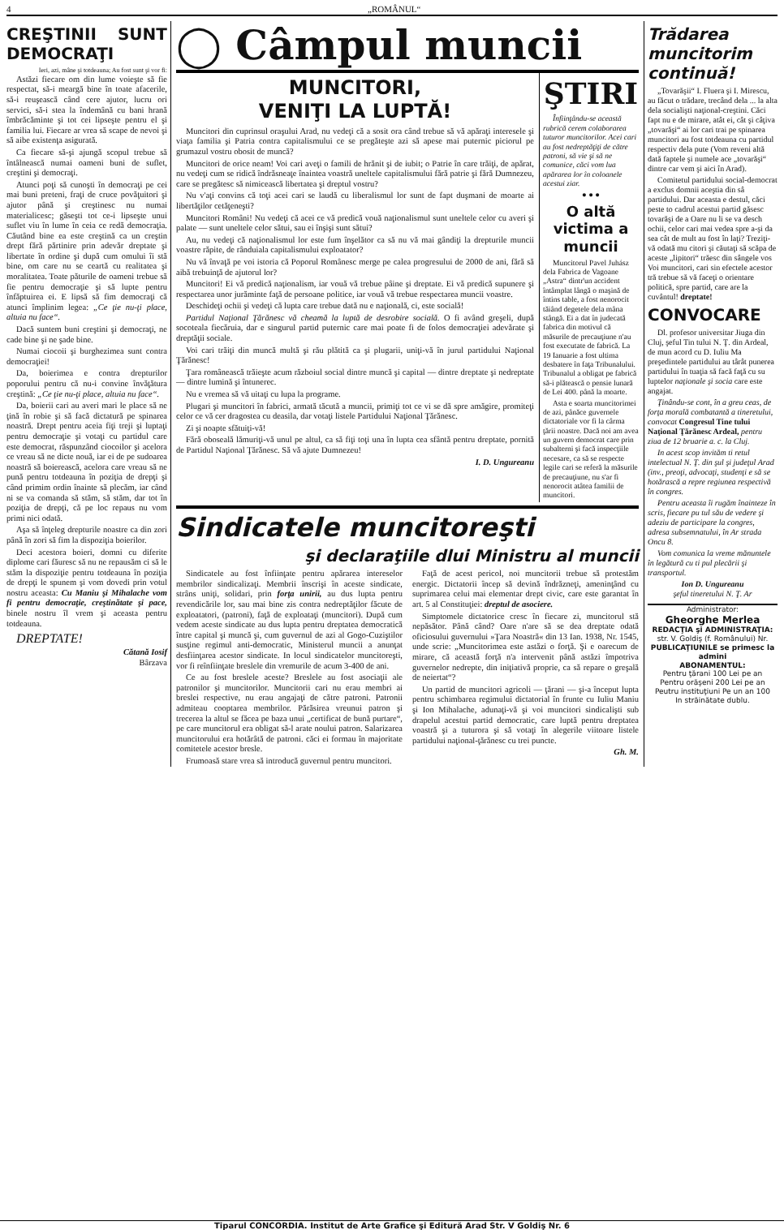4 „ROMÂNUL“
CREŞTINII SUNT DEMOCRAŢI
Ieri, azi, mâne şi totdeauna; Au fost sunt şi vor fi:
Astăzi fiecare om din lume voieşte să fie respectat, să-i meargă bine în toate afacerile, să-i reuşească când cere ajutor, lucru ori servici, să-i stea la îndemână cu bani hrană îmbrăcăminte şi tot cei lipseşte pentru el şi familia lui. Fiecare ar vrea să scape de nevoi şi să aibe existenţa asigurată.
Ca fiecare să-şi ajungă scopul trebue să întâlnească numai oameni buni de suflet, creştini şi democraţi.
Atunci poţi să cunoşti în democraţi pe cei mai buni preteni, fraţi de cruce povăţuitori şi ajutor până şi creştinesc nu numai materialicesc; găseşti tot ce-i lipseşte unui suflet viu în lume în ceia ce redă democraţia. Căutând bine ea este creştină ca un creştin drept fără părtinire prin adevăr dreptate şi libertate în ordine şi după cum omului îi stă bine, om care nu se ceartă cu realitatea şi moralitatea. Toate păturile de oameni trebue să fie pentru democraţie şi să lupte pentru înfăptuirea ei. E lipsă să fim democraţi că atunci împlinim legea: „Ce ţie nu-ţi place, altuia nu face“.
Dacă suntem buni creştini şi democraţi, ne cade bine şi ne şade bine.
Numai ciocoii şi burghezimea sunt contra democraţiei!
Da, boierimea e contra drepturilor poporului pentru că nu-i convine învăţătura creştină: „Ce ţie nu-ţi place, altuia nu face“.
Da, boierii cari au averi mari le place să ne ţină în robie şi să facă dictatură pe spinarea noastră. Drept pentru aceia fiţi treji şi luptaţi pentru democraţie şi votaţi cu partidul care este democrat, răspunzând ciocoilor şi acelora ce vreau să ne dicte nouă, iar ei de pe sudoarea noastră să boierească, acelora care vreau să ne pună pentru totdeauna în poziţia de drepţi şi când primim ordin înainte să plecăm, iar când ni se va comanda să stăm, să stăm, dar tot în poziţia de drepţi, că pe loc repaus nu vom primi nici odată.
Aşa să înţeleg drepturile noastre ca din zori până în zori să fim la dispoziţia boierilor.
Deci acestora boieri, domni cu diferite diplome cari făuresc să nu ne repausăm ci să le stăm la dispoziţie pentru totdeauna în poziţia de drepţi le spunem şi vom dovedi prin votul nostru aceasta: Cu Maniu şi Mihalache vom fi pentru democraţie, creştinătate şi pace, binele nostru îl vrem şi aceasta pentru totdeauna.
DREPTATE!
Cătană Iosif
Bârzava
◯ Câmpul muncii
MUNCITORI,
VENIŢI LA LUPTĂ!
Muncitori din cuprinsul oraşului Arad, nu vedeţi că a sosit ora când trebue să vă apăraţi interesele şi viaţa familia şi Patria contra capitalismului ce se pregăteşte azi să apese mai puternic piciorul pe grumazul vostru obosit de muncă?
Muncitori de orice neam! Voi cari aveţi o famili de hrănit şi de iubit; o Patrie în care trăiţi, de apărat, nu vedeţi cum se ridică îndrăsneaţe înaintea voastră uneltele capitalismului fără patrie şi fără Dumnezeu, care se pregătesc să nimicească libertatea şi dreptul vostru?
Nu v'aţi convins că toţi acei cari se laudă cu liberalismul lor sunt de fapt duşmani de moarte ai libertăţilor cetăţeneşti?
Muncitori Români! Nu vedeţi că acei ce vă predică vouă naţionalismul sunt uneltele celor cu averi şi palate — sunt uneltele celor sătui, sau ei înşişi sunt sătui?
Au, nu vedeţi că naţionalismul lor este fum înşelător ca să nu vă mai gândiţi la drepturile muncii voastre răpite, de rânduiala capitalismului exploatator?
Nu vă învaţă pe voi istoria că Poporul Românesc merge pe calea progresului de 2000 de ani, fără să aibă trebuinţă de ajutorul lor?
Muncitori! Ei vă predică naţionalism, iar vouă vă trebue pâine şi dreptate. Ei vă predică supunere şi respectarea unor jurăminte faţă de persoane politice, iar vouă vă trebue respectarea muncii voastre.
Deschideţi ochii şi vedeţi că lupta care trebue dată nu e naţională, ci, este socială!
Partidul Naţional Ţărănesc vă cheamă la luptă de desrobire socială. O fi având greşeli, după socoteala fiecăruia, dar e singurul partid puternic care mai poate fi de folos democraţiei adevărate şi dreptăţii sociale.
Voi cari trăiţi din muncă multă şi rău plătită ca şi plugarii, uniţi-vă în jurul partidului Naţional Ţărănesc!
Ţara românească trăieşte acum războiul social dintre muncă şi capital — dintre dreptate şi nedreptate — dintre lumină şi întunerec.
Nu e vremea să vă uitaţi cu lupa la programe.
Plugari şi muncitori în fabrici, armată tăcută a muncii, primiţi tot ce vi se dă spre amăgire, promiteţi celor ce vă cer dragostea cu deasila, dar votaţi listele Partidului Naţional Ţărănesc.
Zi şi noapte sfătuiţi-vă!
Fără oboseală lămuriţi-vă unul pe altul, ca să fiţi toţi una în lupta cea sfântă pentru dreptate, pornită de Partidul Naţional Ţărănesc. Să vă ajute Dumnezeu!
I. D. Ungureanu
ŞTIRI
Înfiinţându-se această rubrică cerem colaborarea tuturor muncitorilor. Acei cari au fost nedreptăţiţi de către patroni, să vie şi să ne comunice, căci vom lua apărarea lor în coloanele acestui ziar.
● ● ●
O altă victima a muncii
Muncitorul Pavel Juhász dela Fabrica de Vagoane „Astra“ dintr'un accident întâmplat lângă o maşină de întins table, a fost nenorocit tăiând degetele dela mâna stângă. Ei a dat în judecată fabrica din motivul că măsurile de precauţiune n'au fost executate de fabrică. La 19 Ianuarie a fost ultima desbatere în faţa Tribunalului. Tribunalul a obligat pe fabrică să-i plătească o pensie lunară de Lei 400. până la moarte.
Asta e soarta muncitorimei de azi, pânăce guvernele dictatoriale vor fi la cârma ţării noastre. Dacă noi am avea un guvern democrat care prin subalterni şi facă inspecţiile necesare, ca să se respecte legile cari se referă la măsurile de precauţiune, nu s'ar fi nenorocit atâtea familii de muncitori.
Sindicatele muncitoreşti
şi declaraţiile dlui Ministru al muncii
Sindicatele au fost înfiinţate pentru apărarea intereselor membrilor sindicalizaţi. Membrii înscrişi în aceste sindicate, strâns uniţi, solidari, prin forţa unirii, au dus lupta pentru revendicările lor, sau mai bine zis contra nedreptăţilor făcute de exploatatori, (patroni), faţă de exploataţi (muncitori). După cum vedem aceste sindicate au dus lupta pentru dreptatea democratică între capital şi muncă şi, cum guvernul de azi al Gogo-Cuziştilor susţine regimul anti-democratic, Ministerul muncii a anunţat desfiinţarea acestor sindicate. In locul sindicatelor muncitoreşti, vor fi reînfiinţate breslele din vremurile de acum 3-400 de ani.
Ce au fost breslele aceste? Breslele au fost asociaţii ale patronilor şi muncitorilor. Muncitorii cari nu erau membri ai breslei respective, nu erau angajaţi de către patroni. Patronii admiteau cooptarea membrilor. Părăsirea vreunui patron şi trecerea la altul se făcea pe baza unui „certificat de bună purtare“, pe care muncitorul era obligat să-l arate noului patron. Salarizarea muncitorului era hotărâtă de patroni. căci ei formau în majoritate comitetele acestor bresle.
Frumoasă stare vrea să introducă guvernul pentru muncitori.
Faţă de acest pericol, noi muncitorii trebue să protestăm energic. Dictatorii încep să devină îndrăzneţi, ameninţând cu suprimarea celui mai elementar drept civic, care este garantat în art. 5 al Constituţiei: dreptul de asociere.
Simptomele dictatorice cresc în fiecare zi, muncitorul stă nepăsător. Până când? Oare n'are să se dea dreptate odată oficiosului guvernului »Ţara Noastră« din 13 Ian. 1938, Nr. 1545, unde scrie: „Muncitorimea este astăzi o forţă. Şi e oarecum de mirare, că această forţă n'a intervenit până astăzi împotriva guvernelor nedrepte, din iniţiativă proprie, ca să repare o greşală de neiertat“?
Un partid de muncitori agricoli — ţărani — şi-a început lupta pentru schimbarea regimului dictatorial în frunte cu Iuliu Maniu şi Ion Mihalache, adunaţi-vă şi voi muncitori sindicalişti sub drapelul acestui partid democratic, care luptă pentru dreptatea voastră şi a tuturora şi să votaţi în alegerile viitoare listele partidului naţional-ţărănesc cu trei puncte.
Gh. M.
Trădarea muncitorim continuă!
„Tovarăşii“ I. Fluera şi I. Mirescu, au făcut o trădare, trecând dela ... la alta dela socialişti naţional-creştini. Căci fapt nu e de mirare, atât ei, cât şi câţiva „tovarăşi“ ai lor cari trai pe spinarea muncitori au fost totdeauna cu partidul respectiv dela pute (Vom reveni altă dată faptele şi numele ace „tovarăşi“ dintre car vem şi aici în Arad).
Comitetul partidului social-democrat a exclus domnii aceştia din sâ partidului. Dar aceasta e destul, căci peste to cadrul acestui partid găsesc tovarăşi de a Oare nu li se va desch ochii, celor cari mai vedea spre a-şi da sea cât de mult au fost în laţi? Treziţi-vă odată mu citori şi căutaţi să scăpa de aceste „lipitori“ trăesc din sângele vos Voi muncitori, cari sin efectele acestor tră trebue să vă faceţi o orientare politică, spre partid, care are la cuvântul! dreptate!
CONVOCARE
Dl. profesor universitar Jiuga din Cluj, şeful Tin tului N. Ţ. din Ardeal, de mun acord cu D. Iuliu Ma preşedintele partidului au târât punerea partidului în tuaţia să facă faţă cu su luptelor naţionale şi socia care este angajat.
Ţinându-se cont, în a greu ceas, de forţa morală combatantă a tineretului, convocat Congresul Tine tului Naţional Ţărănesc Ardeal, pentru ziua de 12 bruarie a. c. la Cluj.
In acest scop invităm ti retul intelectual N. Ţ. din şul şi judeţul Arad (inv., preoţi, advocaţi, studenţi e să se hotărască a repre regiunea respectivă în congres.
Pentru aceasta îi rugăm înainteze în scris, fiecare pu tul său de vedere şi adeziu de participare la congres, adresa subsemnatului, în Ar strada Oncu 8.
Vom comunica la vreme mănuntele în legătură cu ti pul plecării şi transportul.
Ion D. Ungureanu
şeful tineretului N. Ţ. Ar
Administrator:
Gheorghe Merlea
REDACŢIA şi ADMINISTRAŢIA: str. V. Goldiş (f. Românului) Nr.
PUBLICAŢIUNILE se primesc la admini
ABONAMENTUL:
Pentru ţărani 100 Lei pe an
Pentru orăşeni 200 Lei pe an
Peutru instituţiuni Pe un an 100
In străinătate dublu.
Tiparul CONCORDIA. Institut de Arte Grafice şi Editură Arad Str. V Goldiş Nr. 6